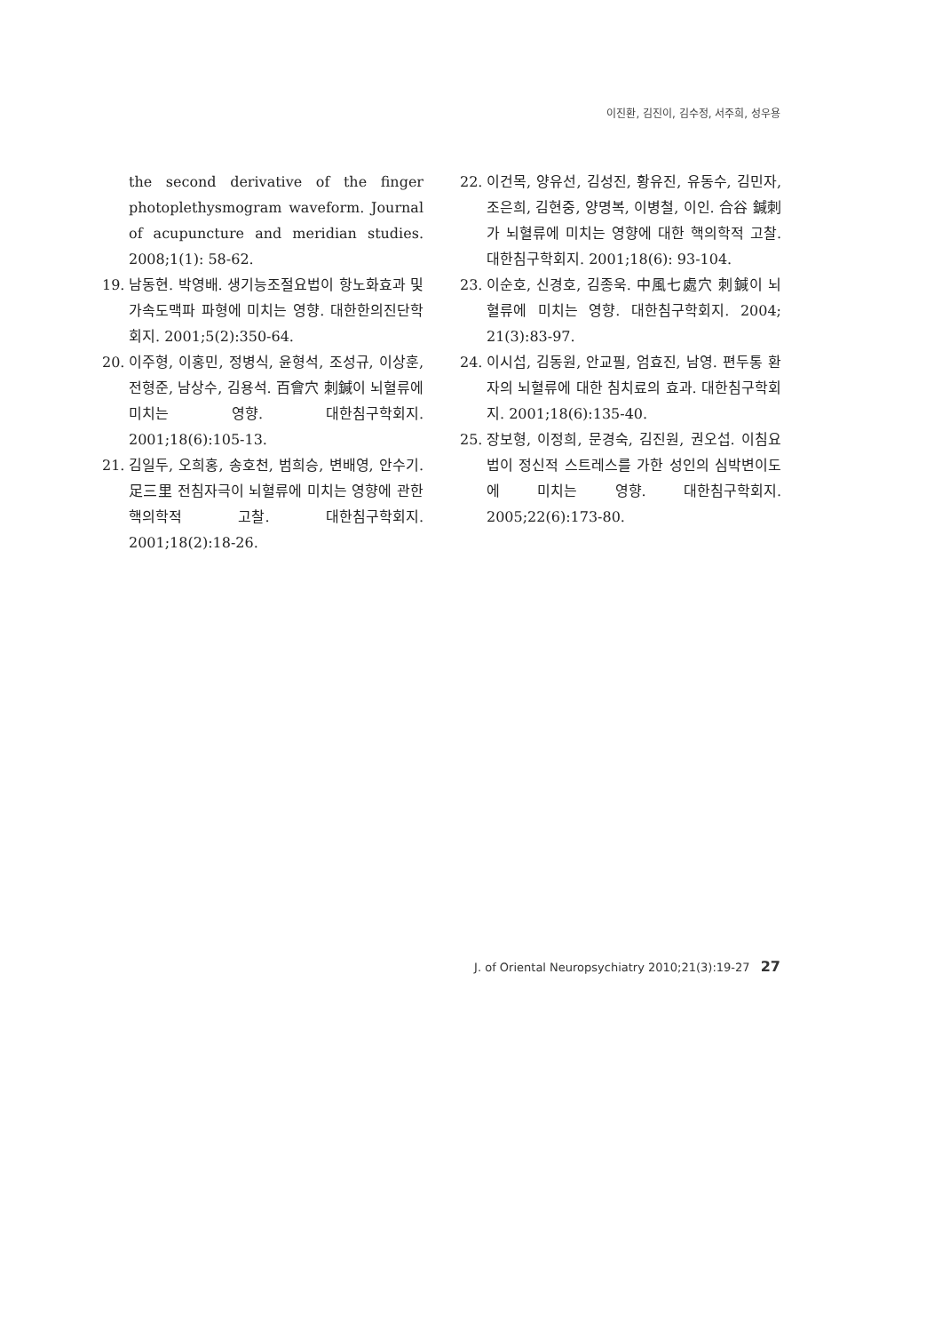이진환, 김진이, 김수정, 서주희, 성우용
the second derivative of the finger photoplethysmogram waveform. Journal of acupuncture and meridian studies. 2008;1(1): 58-62.
19. 남동현. 박영배. 생기능조절요법이 항노화효과 및 가속도맥파 파형에 미치는 영향. 대한한의진단학회지. 2001;5(2):350-64.
20. 이주형, 이홍민, 정병식, 윤형석, 조성규, 이상훈, 전형준, 남상수, 김용석. 百會穴 刺鍼이 뇌혈류에 미치는 영향. 대한침구학회지. 2001;18(6):105-13.
21. 김일두, 오희홍, 송호천, 범희승, 변배영, 안수기. 足三里 전침자극이 뇌혈류에 미치는 영향에 관한 핵의학적 고찰. 대한침구학회지. 2001;18(2):18-26.
22. 이건목, 양유선, 김성진, 황유진, 유동수, 김민자, 조은희, 김현중, 양명복, 이병철, 이인. 合谷 鍼刺가 뇌혈류에 미치는 영향에 대한 핵의학적 고찰. 대한침구학회지. 2001;18(6): 93-104.
23. 이순호, 신경호, 김종욱. 中風七處穴 刺鍼이 뇌혈류에 미치는 영향. 대한침구학회지. 2004; 21(3):83-97.
24. 이시섭, 김동원, 안교필, 엄효진, 남영. 편두통 환자의 뇌혈류에 대한 침치료의 효과. 대한침구학회지. 2001;18(6):135-40.
25. 장보형, 이정희, 문경숙, 김진원, 권오섭. 이침요법이 정신적 스트레스를 가한 성인의 심박변이도에 미치는 영향. 대한침구학회지. 2005;22(6):173-80.
J. of Oriental Neuropsychiatry 2010;21(3):19-27 27